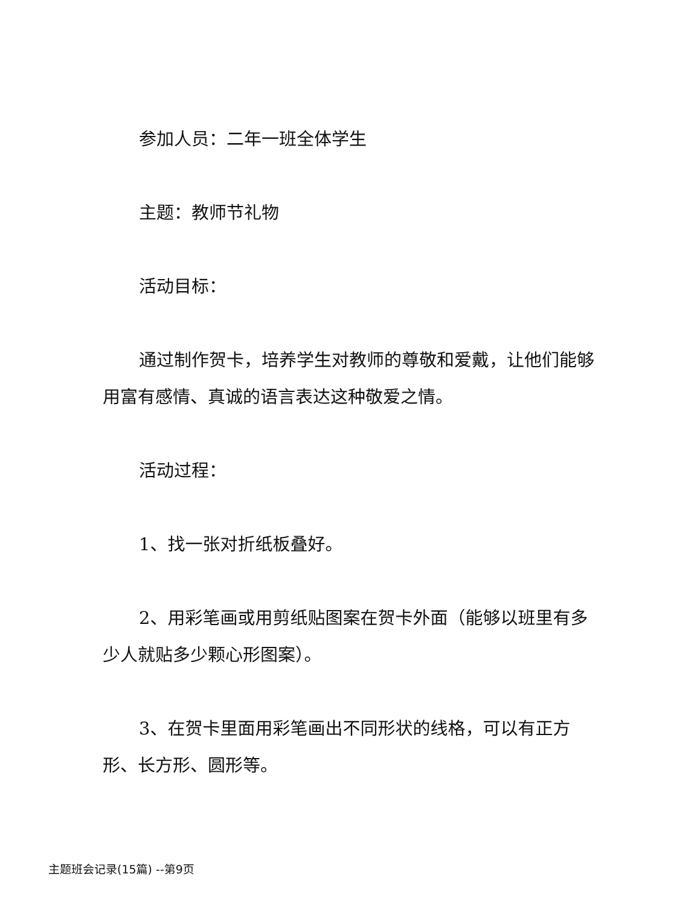参加人员：二年一班全体学生
主题：教师节礼物
活动目标：
通过制作贺卡，培养学生对教师的尊敬和爱戴，让他们能够用富有感情、真诚的语言表达这种敬爱之情。
活动过程：
1、找一张对折纸板叠好。
2、用彩笔画或用剪纸贴图案在贺卡外面（能够以班里有多少人就贴多少颗心形图案）。
3、在贺卡里面用彩笔画出不同形状的线格，可以有正方形、长方形、圆形等。
主题班会记录(15篇) --第9页